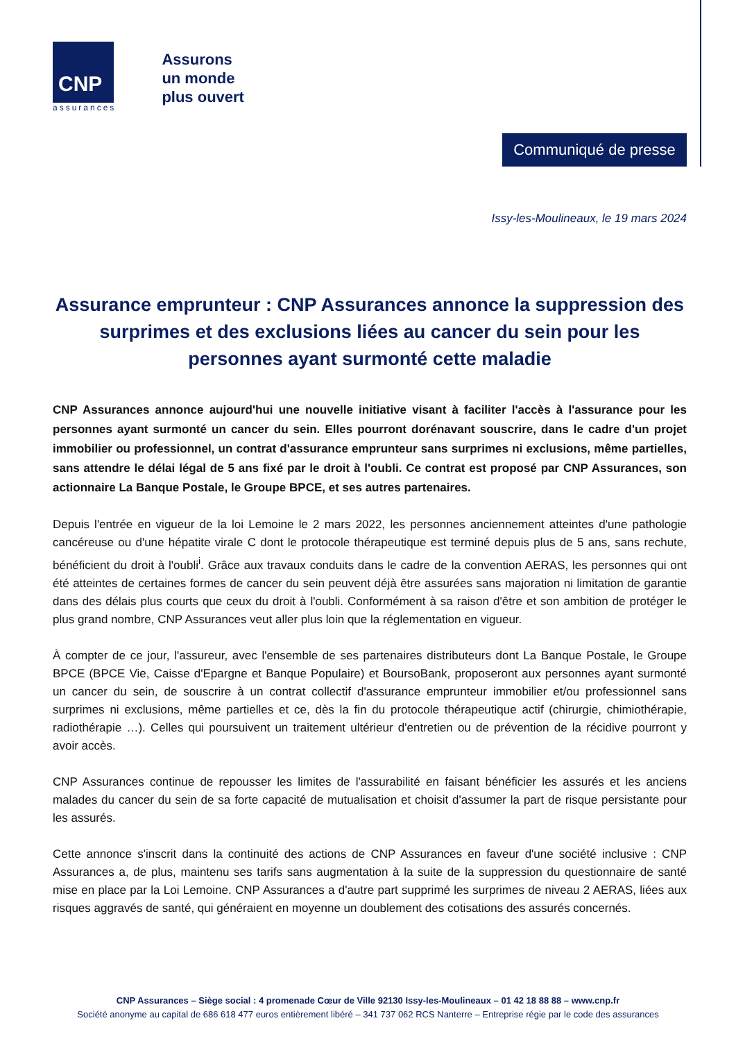CNP
assurances
Assurons
un monde
plus ouvert
Communiqué de presse
Issy-les-Moulineaux, le 19 mars 2024
Assurance emprunteur : CNP Assurances annonce la suppression des surprimes et des exclusions liées au cancer du sein pour les personnes ayant surmonté cette maladie
CNP Assurances annonce aujourd'hui une nouvelle initiative visant à faciliter l'accès à l'assurance pour les personnes ayant surmonté un cancer du sein. Elles pourront dorénavant souscrire, dans le cadre d'un projet immobilier ou professionnel, un contrat d'assurance emprunteur sans surprimes ni exclusions, même partielles, sans attendre le délai légal de 5 ans fixé par le droit à l'oubli. Ce contrat est proposé par CNP Assurances, son actionnaire La Banque Postale, le Groupe BPCE, et ses autres partenaires.
Depuis l'entrée en vigueur de la loi Lemoine le 2 mars 2022, les personnes anciennement atteintes d'une pathologie cancéreuse ou d'une hépatite virale C dont le protocole thérapeutique est terminé depuis plus de 5 ans, sans rechute, bénéficient du droit à l'oubli<sup>i</sup>. Grâce aux travaux conduits dans le cadre de la convention AERAS, les personnes qui ont été atteintes de certaines formes de cancer du sein peuvent déjà être assurées sans majoration ni limitation de garantie dans des délais plus courts que ceux du droit à l'oubli. Conformément à sa raison d'être et son ambition de protéger le plus grand nombre, CNP Assurances veut aller plus loin que la réglementation en vigueur.
À compter de ce jour, l'assureur, avec l'ensemble de ses partenaires distributeurs dont La Banque Postale, le Groupe BPCE (BPCE Vie, Caisse d'Epargne et Banque Populaire) et BoursoBank, proposeront aux personnes ayant surmonté un cancer du sein, de souscrire à un contrat collectif d'assurance emprunteur immobilier et/ou professionnel sans surprimes ni exclusions, même partielles et ce, dès la fin du protocole thérapeutique actif (chirurgie, chimiothérapie, radiothérapie …). Celles qui poursuivent un traitement ultérieur d'entretien ou de prévention de la récidive pourront y avoir accès.
CNP Assurances continue de repousser les limites de l'assurabilité en faisant bénéficier les assurés et les anciens malades du cancer du sein de sa forte capacité de mutualisation et choisit d'assumer la part de risque persistante pour les assurés.
Cette annonce s'inscrit dans la continuité des actions de CNP Assurances en faveur d'une société inclusive : CNP Assurances a, de plus, maintenu ses tarifs sans augmentation à la suite de la suppression du questionnaire de santé mise en place par la Loi Lemoine. CNP Assurances a d'autre part supprimé les surprimes de niveau 2 AERAS, liées aux risques aggravés de santé, qui généraient en moyenne un doublement des cotisations des assurés concernés.
CNP Assurances – Siège social : 4 promenade Cœur de Ville 92130 Issy-les-Moulineaux – 01 42 18 88 88 – www.cnp.fr
Société anonyme au capital de 686 618 477 euros entièrement libéré – 341 737 062 RCS Nanterre – Entreprise régie par le code des assurances